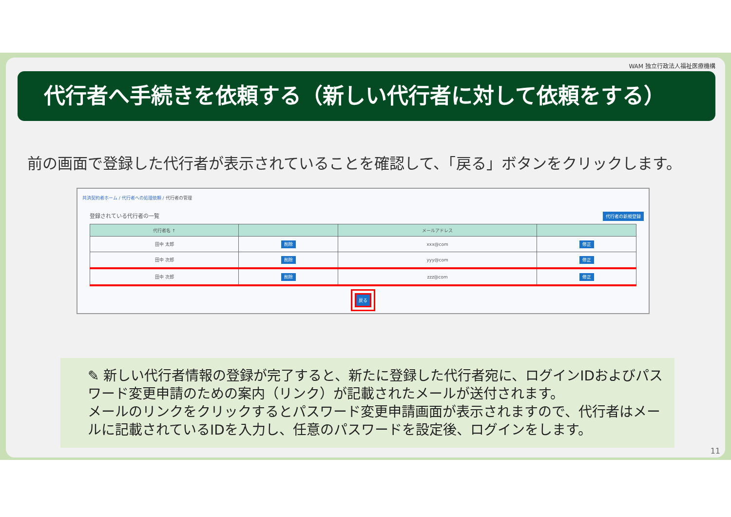WAM 独立行政法人福祉医療機構
代行者へ手続きを依頼する（新しい代行者に対して依頼をする）
前の画面で登録した代行者が表示されていることを確認して、「戻る」ボタンをクリックします。
共済契約者ホーム / 代行者への処理依頼 / 代行者の管理
登録されている代行者の一覧 代行者の新規登録
| 代行者名 ↑ | | メールアドレス | |
| --- | --- | --- | --- |
| 田中 太郎 | 削除 | xxx@com | 修正 |
| 田中 次郎 | 削除 | yyy@com | 修正 |
| 田中 次郎 | 削除 | zzz@com | 修正 |
戻る
✎ 新しい代行者情報の登録が完了すると、新たに登録した代行者宛に、ログインIDおよびパスワード変更申請のための案内（リンク）が記載されたメールが送付されます。
メールのリンクをクリックするとパスワード変更申請画面が表示されますので、代行者はメールに記載されているIDを入力し、任意のパスワードを設定後、ログインをします。
11